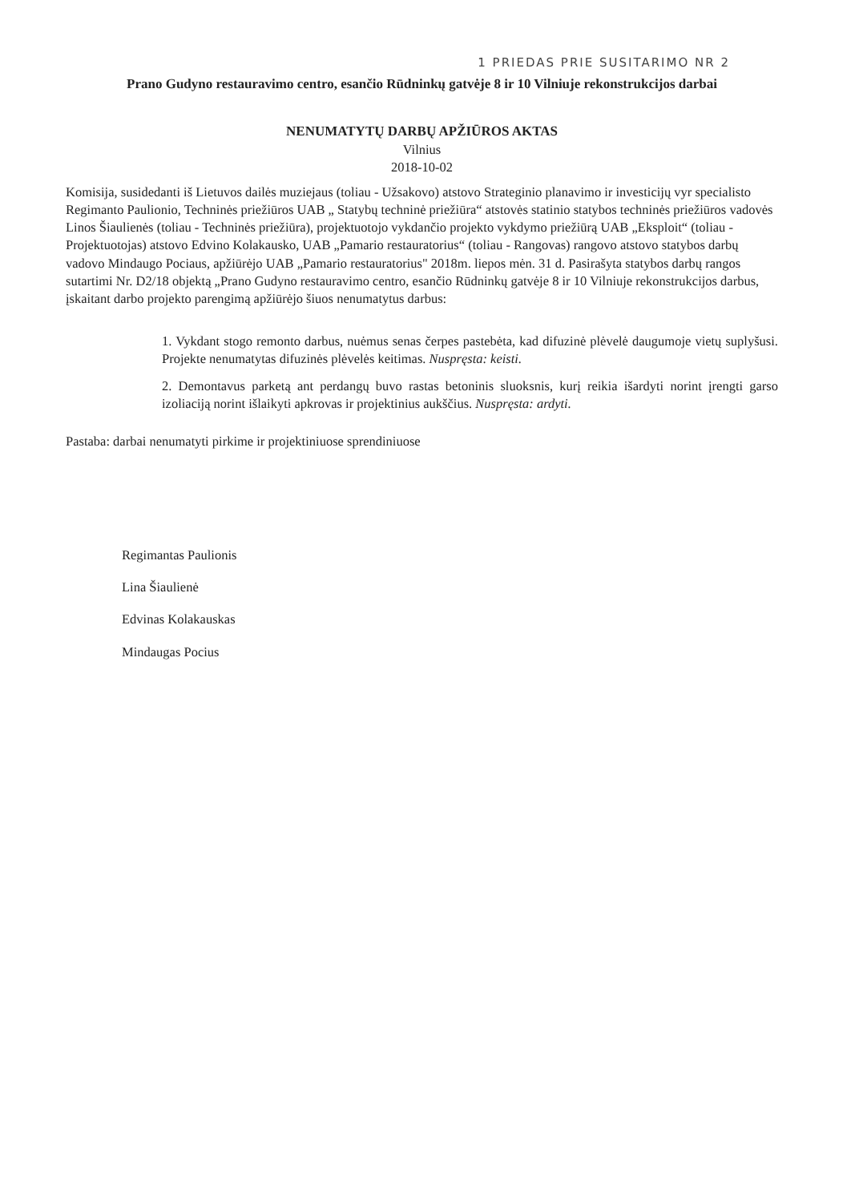1 PRIEDAS PRIE SUSITARIMO NR 2
Prano Gudyno restauravimo centro, esančio Rūdninkų gatvėje 8 ir 10 Vilniuje rekonstrukcijos darbai
NENUMATYTŲ DARBŲ APŽIŪROS AKTAS
Vilnius
2018-10-02
Komisija, susidedanti iš Lietuvos dailės muziejaus (toliau - Užsakovo) atstovo Strateginio planavimo ir investicijų vyr specialisto Regimanto Paulionio, Techninės priežiūros UAB „ Statybų techninė priežiūra“ atstovės statinio statybos techninės priežiūros vadovės Linos Šiaulienės (toliau - Techninės priežiūra), projektuotojo vykdančio projekto vykdymo priežiūrą UAB „Eksploit“ (toliau - Projektuotojas) atstovo Edvino Kolakausko, UAB „Pamario restauratorius“ (toliau - Rangovas) rangovo atstovo statybos darbų vadovo Mindaugo Pociaus, apžiūrėjo UAB „Pamario restauratorius" 2018m. liepos mėn. 31 d. Pasirašyta statybos darbų rangos sutartimi Nr. D2/18 objektą „Prano Gudyno restauravimo centro, esančio Rūdninkų gatvėje 8 ir 10 Vilniuje rekonstrukcijos darbus, įskaitant darbo projekto parengimą apžiūrėjo šiuos nenumatytus darbus:
1. Vykdant stogo remonto darbus, nuėmus senas čerpes pastebėta, kad difuzinė plėvelė daugumoje vietų suplyšusi. Projekte nenumatytas difuzinės plėvelės keitimas. Nuspręsta: keisti.
2. Demontavus parketą ant perdangų buvo rastas betoninis sluoksnis, kurį reikia išardyti norint įrengti garso izoliaciją norint išlaikyti apkrovas ir projektinius aukščius. Nuspręsta: ardyti.
Pastaba: darbai nenumatyti pirkime ir projektiniuose sprendiniuose
Regimantas Paulionis
Lina Šiaulienė
Edvinas Kolakauskas
Mindaugas Pocius